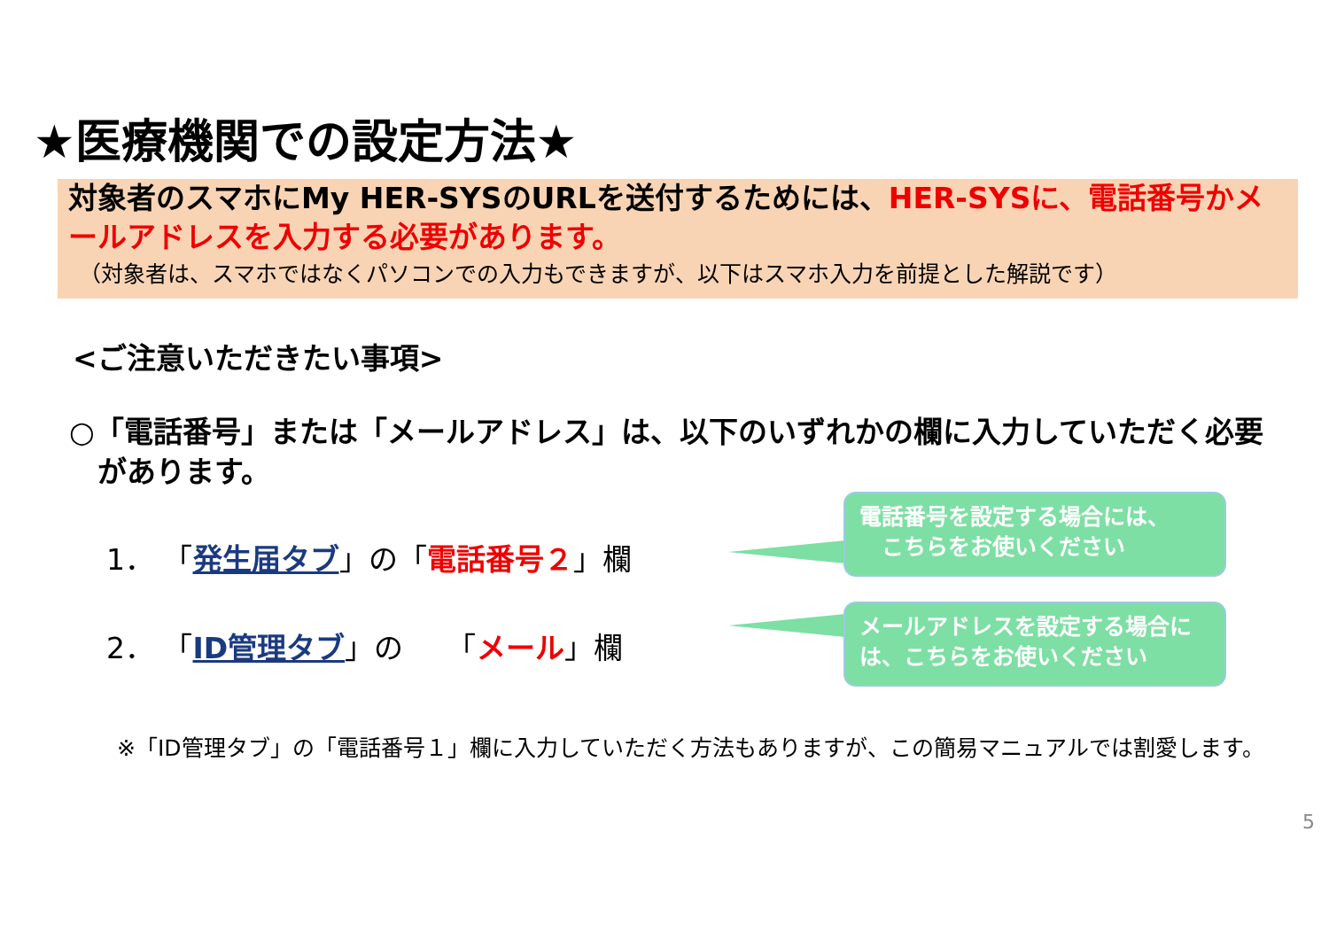★医療機関での設定方法★
対象者のスマホにMy HER-SYSのURLを送付するためには、HER-SYSに、電話番号かメールアドレスを入力する必要があります。
（対象者は、スマホではなくパソコンでの入力もできますが、以下はスマホ入力を前提とした解説です）
<ご注意いただきたい事項>
○「電話番号」または「メールアドレス」は、以下のいずれかの欄に入力していただく必要があります。
1． 「発生届タブ」の「電話番号２」欄
2． 「ID管理タブ」の　　「メール」欄
電話番号を設定する場合には、
　こちらをお使いください
メールアドレスを設定する場合には、こちらをお使いください
※「ID管理タブ」の「電話番号１」欄に入力していただく方法もありますが、この簡易マニュアルでは割愛します。
5